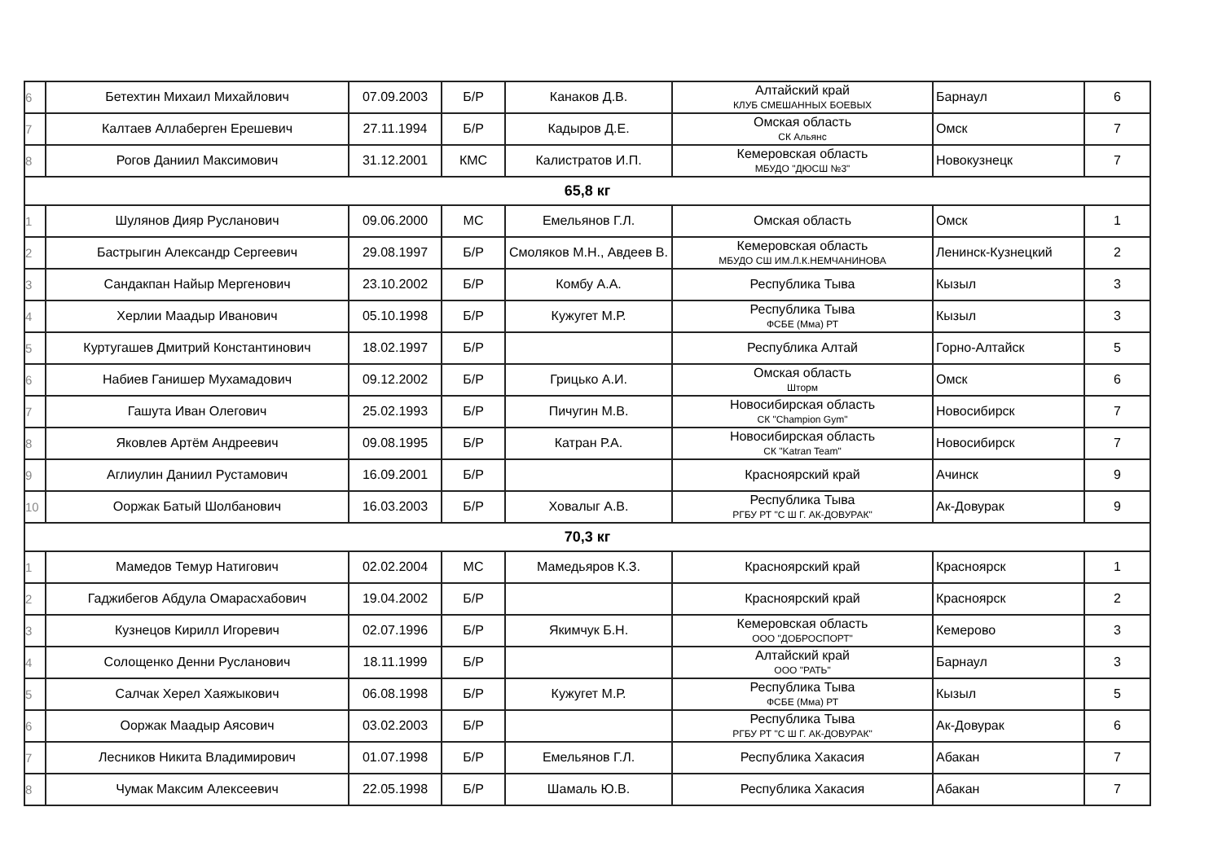| 6 | Бетехтин Михаил Михайлович | 07.09.2003 | Б/Р | Канаков Д.В. | Алтайский край КЛУБ СМЕШАННЫХ БОЕВЫХ | Барнаул | 6 |
| 7 | Калтаев Аллаберген Ерешевич | 27.11.1994 | Б/Р | Кадыров Д.Е. | Омская область СК Альянс | Омск | 7 |
| 8 | Рогов Даниил Максимович | 31.12.2001 | КМС | Калистратов И.П. | Кемеровская область МБУДО "ДЮСШ №3" | Новокузнецк | 7 |
| 65,8 кг | | | | | | | |
| 1 | Шулянов Дияр Русланович | 09.06.2000 | МС | Емельянов Г.Л. | Омская область | Омск | 1 |
| 2 | Бастрыгин Александр Сергеевич | 29.08.1997 | Б/Р | Смоляков М.Н., Авдеев В. | Кемеровская область МБУДО СШ ИМ.Л.К.НЕМЧАНИНОВА | Ленинск-Кузнецкий | 2 |
| 3 | Сандакпан Найыр Мергенович | 23.10.2002 | Б/Р | Комбу А.А. | Республика Тыва | Кызыл | 3 |
| 4 | Херлии Маадыр Иванович | 05.10.1998 | Б/Р | Кужугет М.Р. | Республика Тыва ФСБЕ (Мма) РТ | Кызыл | 3 |
| 5 | Куртугашев Дмитрий Константинович | 18.02.1997 | Б/Р | | Республика Алтай | Горно-Алтайск | 5 |
| 6 | Набиев Ганишер Мухамадович | 09.12.2002 | Б/Р | Грицько А.И. | Омская область Шторм | Омск | 6 |
| 7 | Гашута Иван Олегович | 25.02.1993 | Б/Р | Пичугин М.В. | Новосибирская область СК "Champion Gym" | Новосибирск | 7 |
| 8 | Яковлев Артём Андреевич | 09.08.1995 | Б/Р | Катран Р.А. | Новосибирская область СК "Katran Team" | Новосибирск | 7 |
| 9 | Аглиулин Даниил Рустамович | 16.09.2001 | Б/Р | | Красноярский край | Ачинск | 9 |
| 10 | Ооржак Батый Шолбанович | 16.03.2003 | Б/Р | Ховалыг А.В. | Республика Тыва РГБУ РТ "С Ш Г. АК-ДОВУРАК" | Ак-Довурак | 9 |
| 70,3 кг | | | | | | | |
| 1 | Мамедов Темур Натигович | 02.02.2004 | МС | Мамедьяров К.З. | Красноярский край | Красноярск | 1 |
| 2 | Гаджибегов Абдула Омарасхабович | 19.04.2002 | Б/Р | | Красноярский край | Красноярск | 2 |
| 3 | Кузнецов Кирилл Игоревич | 02.07.1996 | Б/Р | Якимчук Б.Н. | Кемеровская область ООО "ДОБРОСПОРТ" | Кемерово | 3 |
| 4 | Солощенко Денни Русланович | 18.11.1999 | Б/Р | | Алтайский край ООО "РАТЬ" | Барнаул | 3 |
| 5 | Салчак Херел Хаяжыкович | 06.08.1998 | Б/Р | Кужугет М.Р. | Республика Тыва ФСБЕ (Мма) РТ | Кызыл | 5 |
| 6 | Ооржак Маадыр Аясович | 03.02.2003 | Б/Р | | Республика Тыва РГБУ РТ "С Ш Г. АК-ДОВУРАК" | Ак-Довурак | 6 |
| 7 | Лесников Никита Владимирович | 01.07.1998 | Б/Р | Емельянов Г.Л. | Республика Хакасия | Абакан | 7 |
| 8 | Чумак Максим Алексеевич | 22.05.1998 | Б/Р | Шамаль Ю.В. | Республика Хакасия | Абакан | 7 |